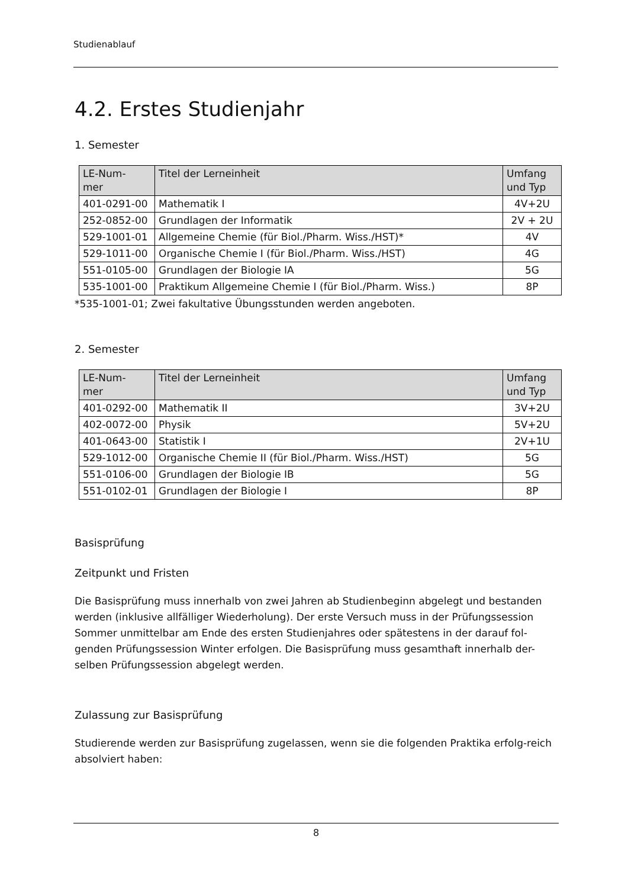Studienablauf
4.2. Erstes Studienjahr
1. Semester
| LE-Num- mer | Titel der Lerneinheit | Umfang und Typ |
| --- | --- | --- |
| 401-0291-00 | Mathematik I | 4V+2U |
| 252-0852-00 | Grundlagen der Informatik | 2V + 2U |
| 529-1001-01 | Allgemeine Chemie (für Biol./Pharm. Wiss./HST)* | 4V |
| 529-1011-00 | Organische Chemie I (für Biol./Pharm. Wiss./HST) | 4G |
| 551-0105-00 | Grundlagen der Biologie IA | 5G |
| 535-1001-00 | Praktikum Allgemeine Chemie I (für Biol./Pharm. Wiss.) | 8P |
*535-1001-01; Zwei fakultative Übungsstunden werden angeboten.
2. Semester
| LE-Num- mer | Titel der Lerneinheit | Umfang und Typ |
| --- | --- | --- |
| 401-0292-00 | Mathematik II | 3V+2U |
| 402-0072-00 | Physik | 5V+2U |
| 401-0643-00 | Statistik I | 2V+1U |
| 529-1012-00 | Organische Chemie II (für Biol./Pharm. Wiss./HST) | 5G |
| 551-0106-00 | Grundlagen der Biologie IB | 5G |
| 551-0102-01 | Grundlagen der Biologie I | 8P |
Basisprüfung
Zeitpunkt und Fristen
Die Basisprüfung muss innerhalb von zwei Jahren ab Studienbeginn abgelegt und bestanden werden (inklusive allfälliger Wiederholung). Der erste Versuch muss in der Prüfungssession Sommer unmittelbar am Ende des ersten Studienjahres oder spätestens in der darauf fol-genden Prüfungssession Winter erfolgen. Die Basisprüfung muss gesamthaft innerhalb der-selben Prüfungssession abgelegt werden.
Zulassung zur Basisprüfung
Studierende werden zur Basisprüfung zugelassen, wenn sie die folgenden Praktika erfolg-reich absolviert haben:
8